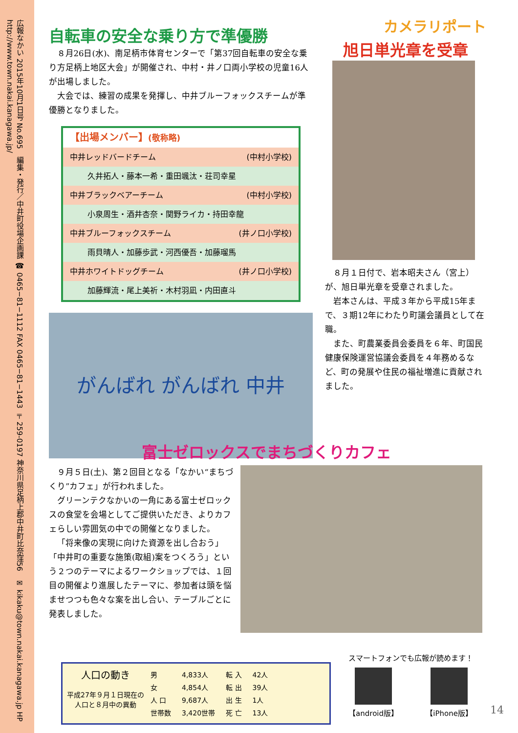広報なかい 2015年10月1日号 No.695　編集・発行／中井町役場企画課 ☎ 0465−81−1112 FAX 0465−81−1443 〒259-0197 神奈川県足柄上郡中井町比奈窪56　✉ kikaku@town.nakai.kanagawa.jp HP http://www.town.nakai.kanagawa.jp/
自転車の安全な乗り方で準優勝
８月26日(水)、南足柄市体育センターで「第37回自転車の安全な乗り方足柄上地区大会」が開催され、中村・井ノ口両小学校の児童16人が出場しました。
大会では、練習の成果を発揮し、中井ブルーフォックスチームが準優勝となりました。
| 【出場メンバー】 (敬称略) | |
| 中井レッドバードチーム | (中村小学校) |
| 久井拓人・藤本一希・重田颯汰・荘司幸星 | |
| 中井ブラックベアーチーム | (中村小学校) |
| 小泉周生・酒井杏奈・関野ライカ・持田幸龍 | |
| 中井ブルーフォックスチーム | (井ノ口小学校) |
| 雨貝晴人・加藤歩武・河西優吾・加藤瑠馬 | |
| 中井ホワイトドッグチーム | (井ノ口小学校) |
| 加藤輝流・尾上美祈・木村羽凪・内田直斗 | |
がんばれ がんばれ 中井
カメラリポート
旭日単光章を受章
８月１日付で、岩本昭夫さん（宮上）が、旭日単光章を受章されました。
岩本さんは、平成３年から平成15年まで、３期12年にわたり町議会議員として在職。
また、町農業委員会委員を６年、町国民健康保険運営協議会委員を４年務めるなど、町の発展や住民の福祉増進に貢献されました。
富士ゼロックスでまちづくりカフェ
９月５日(土)、第２回目となる「なかい“まちづくり”カフェ」が行われました。
グリーンテクなかいの一角にある富士ゼロックスの食堂を会場としてご提供いただき、よりカフェらしい雰囲気の中での開催となりました。
「将来像の実現に向けた資源を出し合おう」「中井町の重要な施策(取組)案をつくろう」という２つのテーマによるワークショップでは、１回目の開催より進展したテーマに、参加者は頭を悩ませつつも色々な案を出し合い、テーブルごとに発表しました。
人口の動き
平成27年９月１日現在の人口と８月中の異動
| 男 | 4,833人 | 転 入 | 42人 |
| 女 | 4,854人 | 転 出 | 39人 |
| 人 口 | 9,687人 | 出 生 | 1人 |
| 世帯数 | 3,420世帯 | 死 亡 | 13人 |
スマートフォンでも広報が読めます！
【android版】 【iPhone版】
14